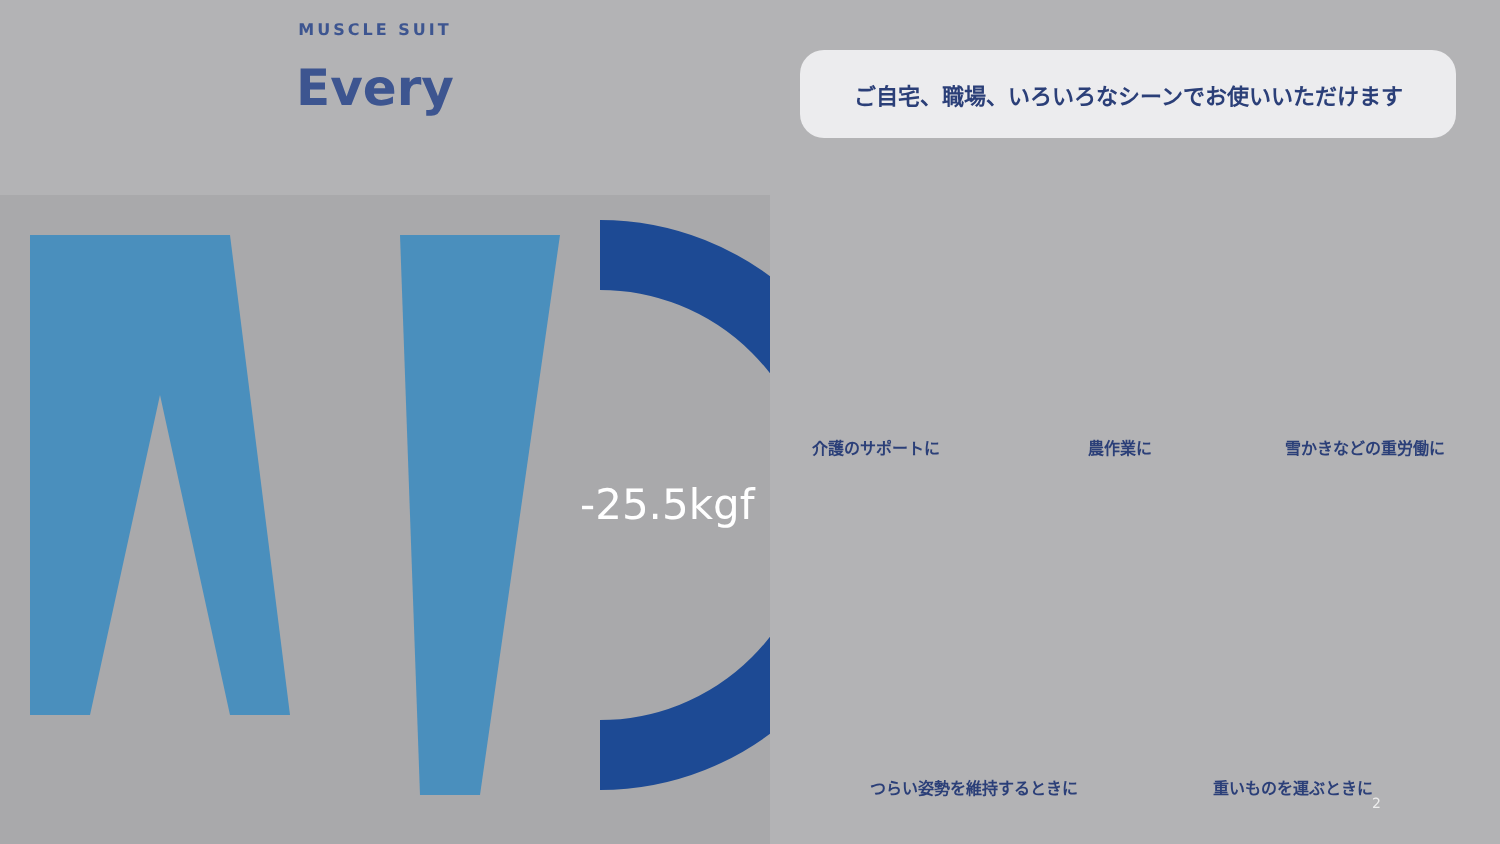MUSCLE SUIT
Every
ご自宅、職場、いろいろなシーンでお使いいただけます
-25.5kgf
介護のサポートに 農作業に 雪かきなどの重労働に
つらい姿勢を維持するときに 重いものを運ぶときに
2